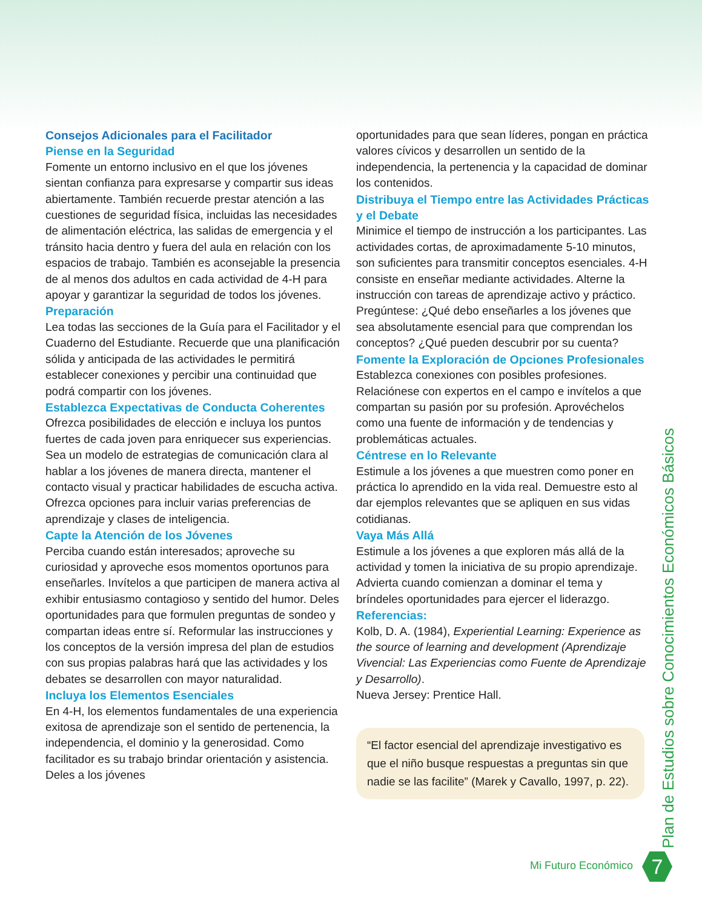Consejos Adicionales para el Facilitador
Piense en la Seguridad
Fomente un entorno inclusivo en el que los jóvenes sientan confianza para expresarse y compartir sus ideas abiertamente. También recuerde prestar atención a las cuestiones de seguridad física, incluidas las necesidades de alimentación eléctrica, las salidas de emergencia y el tránsito hacia dentro y fuera del aula en relación con los espacios de trabajo. También es aconsejable la presencia de al menos dos adultos en cada actividad de 4-H para apoyar y garantizar la seguridad de todos los jóvenes.
Preparación
Lea todas las secciones de la Guía para el Facilitador y el Cuaderno del Estudiante. Recuerde que una planificación sólida y anticipada de las actividades le permitirá establecer conexiones y percibir una continuidad que podrá compartir con los jóvenes.
Establezca Expectativas de Conducta Coherentes
Ofrezca posibilidades de elección e incluya los puntos fuertes de cada joven para enriquecer sus experiencias. Sea un modelo de estrategias de comunicación clara al hablar a los jóvenes de manera directa, mantener el contacto visual y practicar habilidades de escucha activa. Ofrezca opciones para incluir varias preferencias de aprendizaje y clases de inteligencia.
Capte la Atención de los Jóvenes
Perciba cuando están interesados; aproveche su curiosidad y aproveche esos momentos oportunos para enseñarles. Invítelos a que participen de manera activa al exhibir entusiasmo contagioso y sentido del humor. Deles oportunidades para que formulen preguntas de sondeo y compartan ideas entre sí. Reformular las instrucciones y los conceptos de la versión impresa del plan de estudios con sus propias palabras hará que las actividades y los debates se desarrollen con mayor naturalidad.
Incluya los Elementos Esenciales
En 4-H, los elementos fundamentales de una experiencia exitosa de aprendizaje son el sentido de pertenencia, la independencia, el dominio y la generosidad. Como facilitador es su trabajo brindar orientación y asistencia. Deles a los jóvenes
oportunidades para que sean líderes, pongan en práctica valores cívicos y desarrollen un sentido de la independencia, la pertenencia y la capacidad de dominar los contenidos.
Distribuya el Tiempo entre las Actividades Prácticas y el Debate
Minimice el tiempo de instrucción a los participantes. Las actividades cortas, de aproximadamente 5-10 minutos, son suficientes para transmitir conceptos esenciales. 4-H consiste en enseñar mediante actividades. Alterne la instrucción con tareas de aprendizaje activo y práctico. Pregúntese: ¿Qué debo enseñarles a los jóvenes que sea absolutamente esencial para que comprendan los conceptos? ¿Qué pueden descubrir por su cuenta?
Fomente la Exploración de Opciones Profesionales
Establezca conexiones con posibles profesiones. Relaciónese con expertos en el campo e invítelos a que compartan su pasión por su profesión. Aprovéchelos como una fuente de información y de tendencias y problemáticas actuales.
Céntrese en lo Relevante
Estimule a los jóvenes a que muestren como poner en práctica lo aprendido en la vida real. Demuestre esto al dar ejemplos relevantes que se apliquen en sus vidas cotidianas.
Vaya Más Allá
Estimule a los jóvenes a que exploren más allá de la actividad y tomen la iniciativa de su propio aprendizaje. Advierta cuando comienzan a dominar el tema y bríndeles oportunidades para ejercer el liderazgo.
Referencias:
Kolb, D. A. (1984), Experiential Learning: Experience as the source of learning and development (Aprendizaje Vivencial: Las Experiencias como Fuente de Aprendizaje y Desarrollo).
Nueva Jersey: Prentice Hall.
“El factor esencial del aprendizaje investigativo es que el niño busque respuestas a preguntas sin que nadie se las facilite” (Marek y Cavallo, 1997, p. 22).
Plan de Estudios sobre Conocimientos Económicos Básicos
Mi Futuro Económico 7